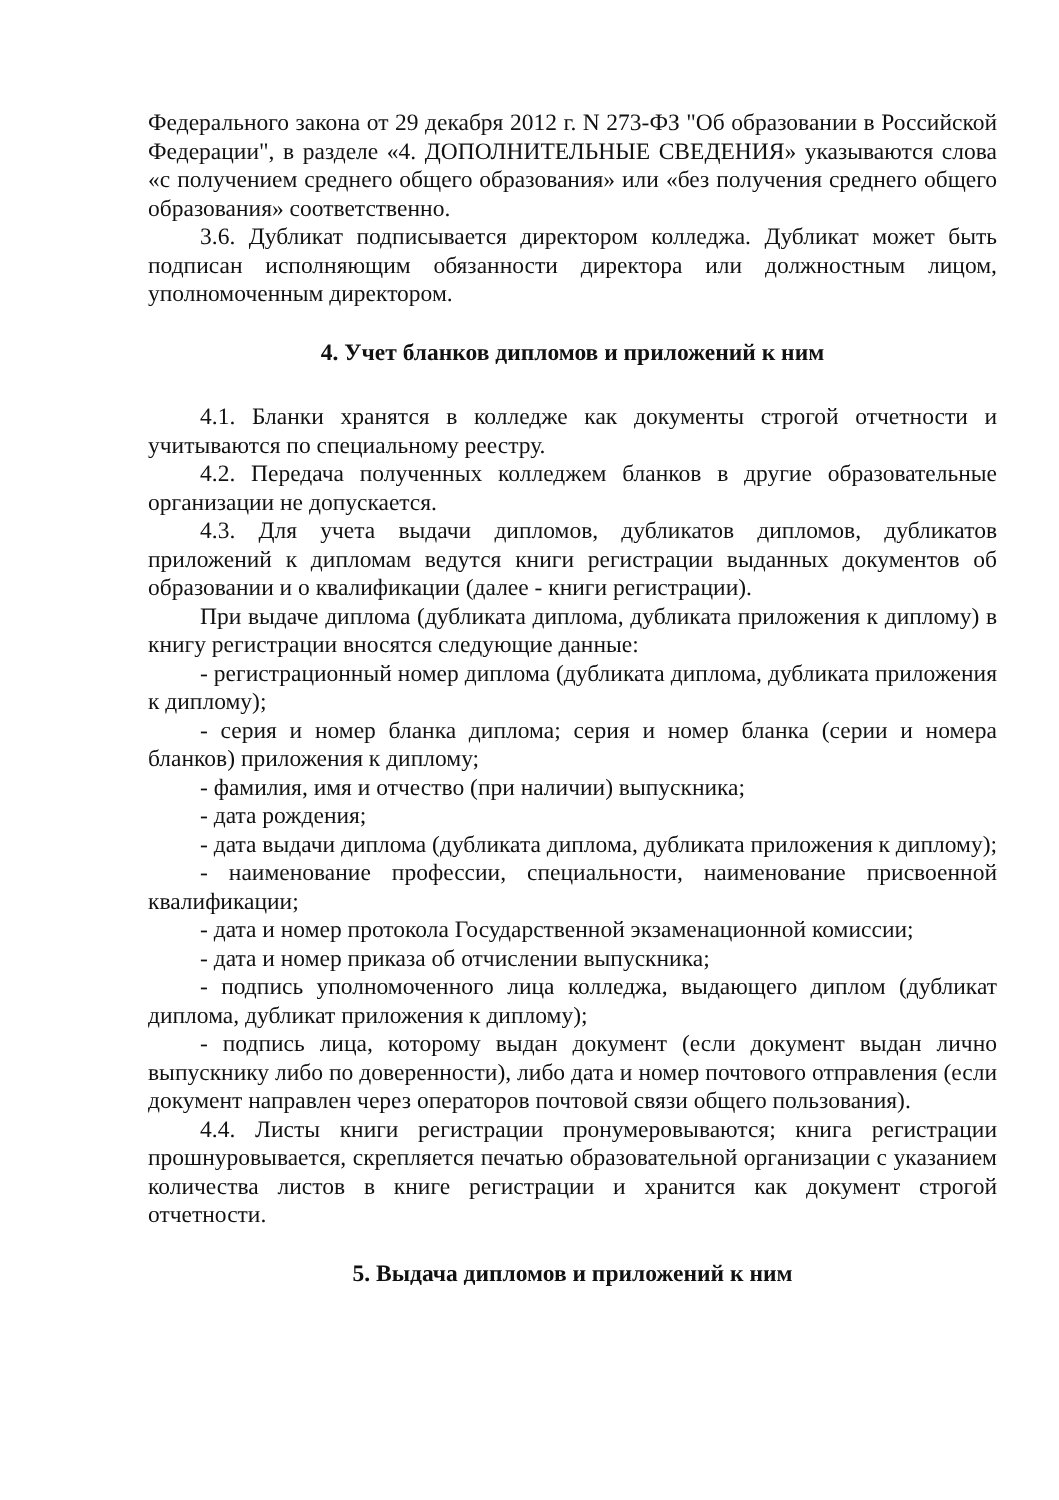Федерального закона от 29 декабря 2012 г. N 273-ФЗ "Об образовании в Российской Федерации", в разделе «4. ДОПОЛНИТЕЛЬНЫЕ СВЕДЕНИЯ» указываются слова «с получением среднего общего образования» или «без получения среднего общего образования» соответственно.
3.6. Дубликат подписывается директором колледжа. Дубликат может быть подписан исполняющим обязанности директора или должностным лицом, уполномоченным директором.
4. Учет бланков дипломов и приложений к ним
4.1. Бланки хранятся в колледже как документы строгой отчетности и учитываются по специальному реестру.
4.2. Передача полученных колледжем бланков в другие образовательные организации не допускается.
4.3. Для учета выдачи дипломов, дубликатов дипломов, дубликатов приложений к дипломам ведутся книги регистрации выданных документов об образовании и о квалификации (далее - книги регистрации).
При выдаче диплома (дубликата диплома, дубликата приложения к диплому) в книгу регистрации вносятся следующие данные:
- регистрационный номер диплома (дубликата диплома, дубликата приложения к диплому);
- серия и номер бланка диплома; серия и номер бланка (серии и номера бланков) приложения к диплому;
- фамилия, имя и отчество (при наличии) выпускника;
- дата рождения;
- дата выдачи диплома (дубликата диплома, дубликата приложения к диплому);
- наименование профессии, специальности, наименование присвоенной квалификации;
- дата и номер протокола Государственной экзаменационной комиссии;
- дата и номер приказа об отчислении выпускника;
- подпись уполномоченного лица колледжа, выдающего диплом (дубликат диплома, дубликат приложения к диплому);
- подпись лица, которому выдан документ (если документ выдан лично выпускнику либо по доверенности), либо дата и номер почтового отправления (если документ направлен через операторов почтовой связи общего пользования).
4.4. Листы книги регистрации пронумеровываются; книга регистрации прошнуровывается, скрепляется печатью образовательной организации с указанием количества листов в книге регистрации и хранится как документ строгой отчетности.
5. Выдача дипломов и приложений к ним